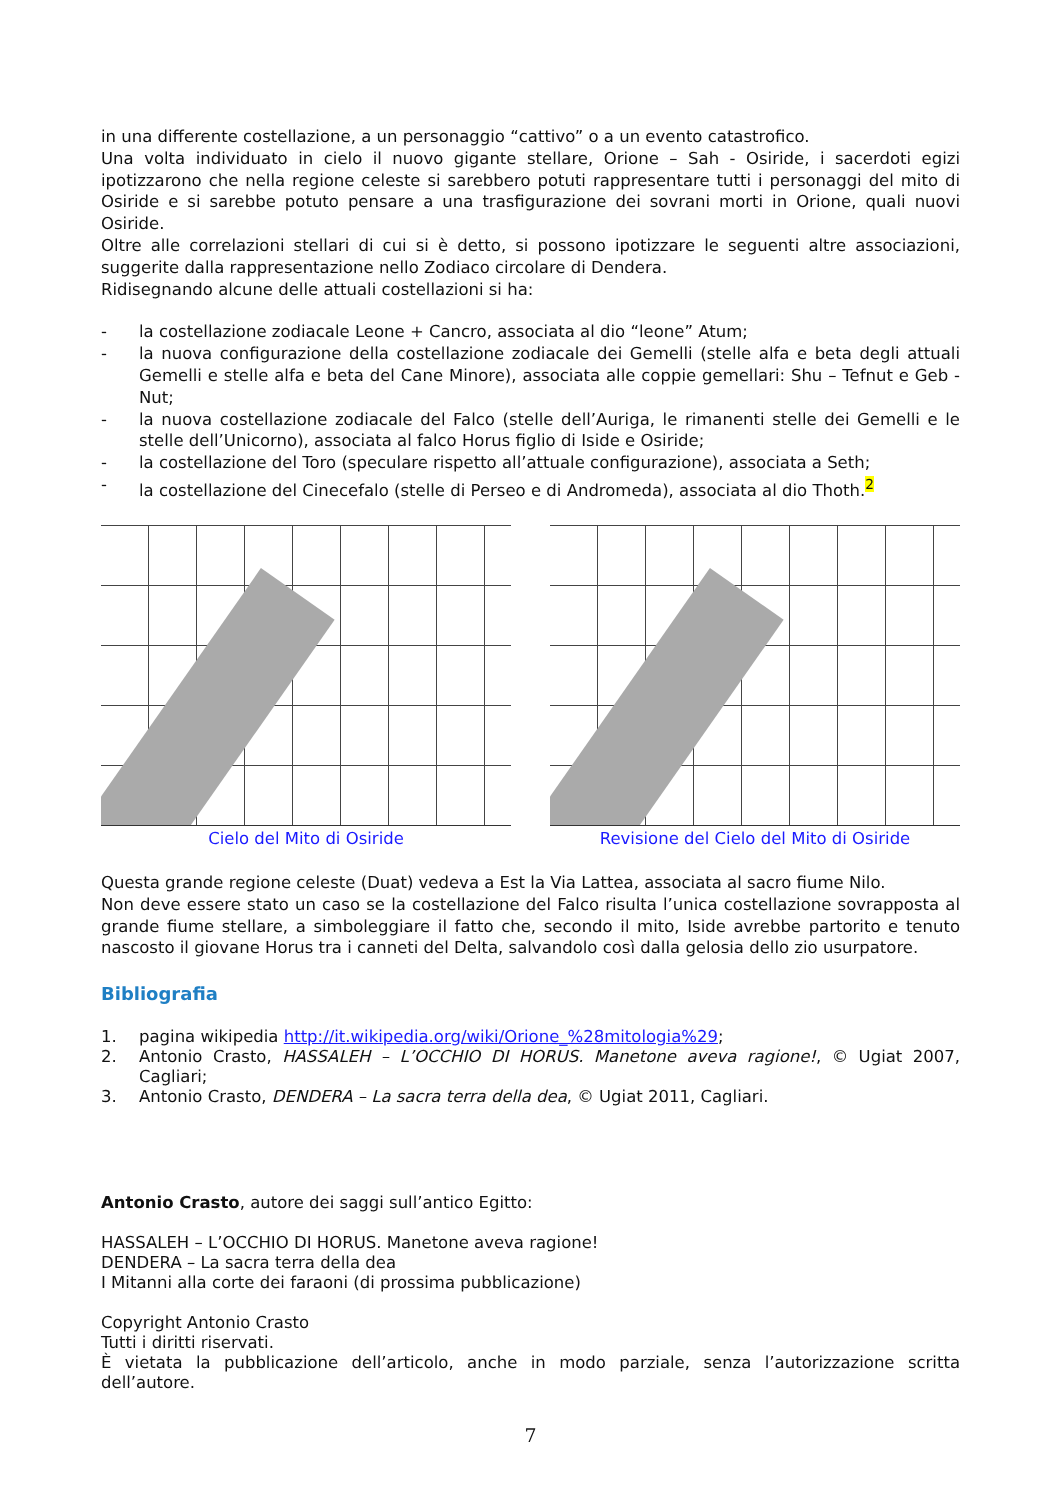in una differente costellazione, a un personaggio “cattivo” o a un evento catastrofico.
Una volta individuato in cielo il nuovo gigante stellare, Orione – Sah - Osiride, i sacerdoti egizi ipotizzarono che nella regione celeste si sarebbero potuti rappresentare tutti i personaggi del mito di Osiride e si sarebbe potuto pensare a una trasfigurazione dei sovrani morti in Orione, quali nuovi Osiride.
Oltre alle correlazioni stellari di cui si è detto, si possono ipotizzare le seguenti altre associazioni, suggerite dalla rappresentazione nello Zodiaco circolare di Dendera.
Ridisegnando alcune delle attuali costellazioni si ha:
- la costellazione zodiacale Leone + Cancro, associata al dio “leone” Atum;
- la nuova configurazione della costellazione zodiacale dei Gemelli (stelle alfa e beta degli attuali Gemelli e stelle alfa e beta del Cane Minore), associata alle coppie gemellari: Shu – Tefnut e Geb - Nut;
- la nuova costellazione zodiacale del Falco (stelle dell’Auriga, le rimanenti stelle dei Gemelli e le stelle dell’Unicorno), associata al falco Horus figlio di Iside e Osiride;
- la costellazione del Toro (speculare rispetto all’attuale configurazione), associata a Seth;
- la costellazione del Cinecefalo (stelle di Perseo e di Andromeda), associata al dio Thoth.<sup>2</sup>
Cielo del Mito di Osiride Revisione del Cielo del Mito di Osiride
Questa grande regione celeste (Duat) vedeva a Est la Via Lattea, associata al sacro fiume Nilo.
Non deve essere stato un caso se la costellazione del Falco risulta l’unica costellazione sovrapposta al grande fiume stellare, a simboleggiare il fatto che, secondo il mito, Iside avrebbe partorito e tenuto nascosto il giovane Horus tra i canneti del Delta, salvandolo così dalla gelosia dello zio usurpatore.
Bibliografia
1. pagina wikipedia http://it.wikipedia.org/wiki/Orione_%28mitologia%29;
2. Antonio Crasto, HASSALEH – L’OCCHIO DI HORUS. Manetone aveva ragione!, © Ugiat 2007, Cagliari;
3. Antonio Crasto, DENDERA – La sacra terra della dea, © Ugiat 2011, Cagliari.
Antonio Crasto, autore dei saggi sull’antico Egitto:
HASSALEH – L’OCCHIO DI HORUS. Manetone aveva ragione!
DENDERA – La sacra terra della dea
I Mitanni alla corte dei faraoni (di prossima pubblicazione)
Copyright Antonio Crasto
Tutti i diritti riservati.
È vietata la pubblicazione dell’articolo, anche in modo parziale, senza l’autorizzazione scritta dell’autore.
7